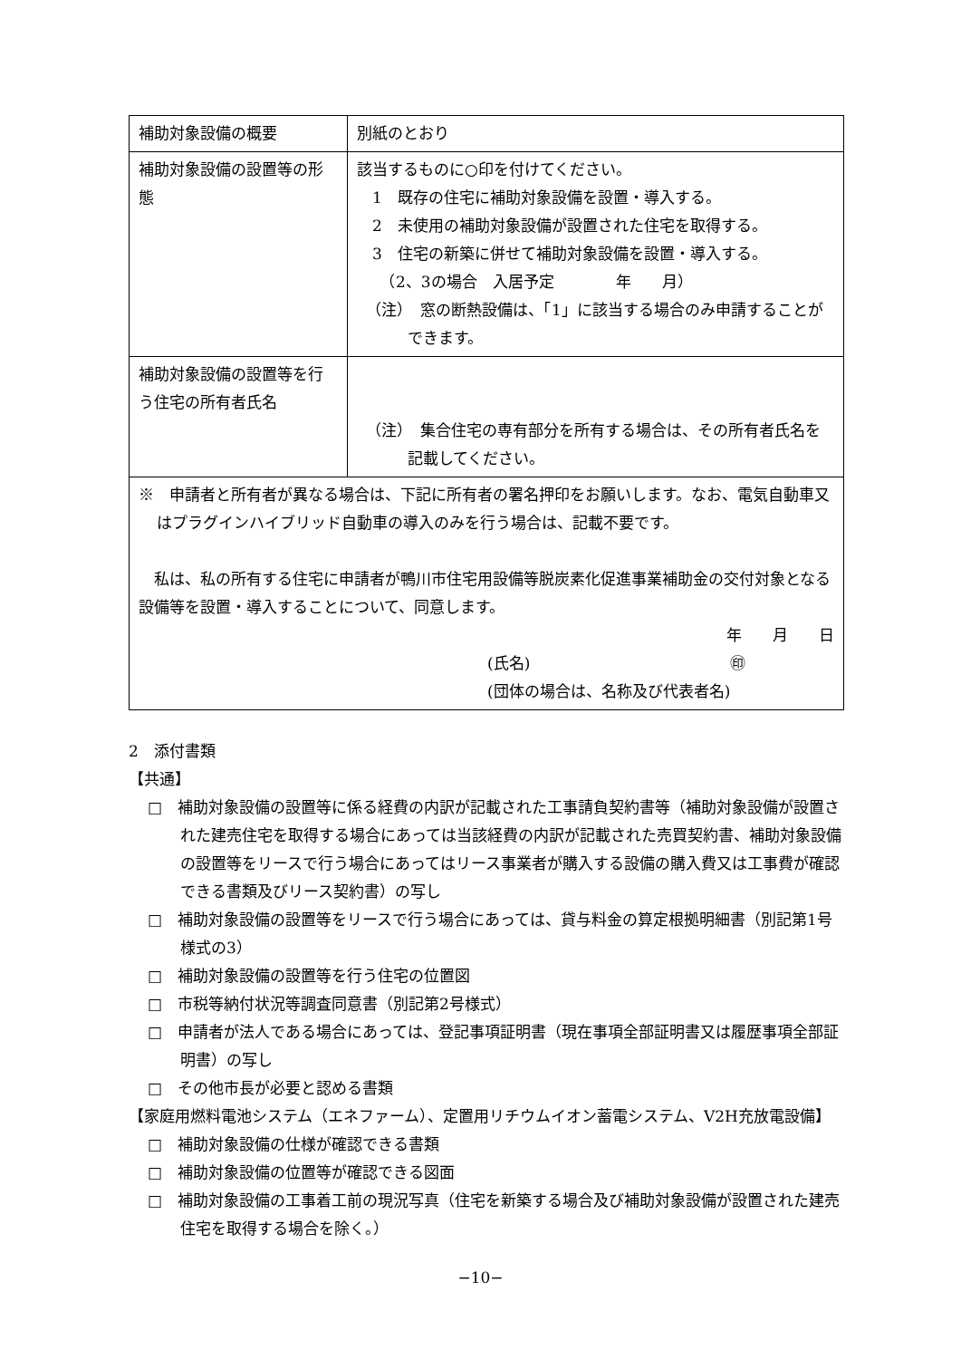| 補助対象設備の概要 | 別紙のとおり |
| 補助対象設備の設置等の形態 | 該当するものに○印を付けてください。 1 既存の住宅に補助対象設備を設置・導入する。 2 未使用の補助対象設備が設置された住宅を取得する。 3 住宅の新築に併せて補助対象設備を設置・導入する。 （2、3の場合 入居予定 年 月） （注） 窓の断熱設備は、「1」に該当する場合のみ申請することができます。 |
| 補助対象設備の設置等を行う住宅の所有者氏名 | （注） 集合住宅の専有部分を所有する場合は、その所有者氏名を記載してください。 |
| ※ 申請者と所有者が異なる場合は、下記に所有者の署名押印をお願いします。なお、電気自動車又はプラグインハイブリッド自動車の導入のみを行う場合は、記載不要です。 私は、私の所有する住宅に申請者が鴨川市住宅用設備等脱炭素化促進事業補助金の交付対象となる設備等を設置・導入することについて、同意します。 年 月 日 (氏名) ㊞ (団体の場合は、名称及び代表者名) | |
2　添付書類
【共通】
□　補助対象設備の設置等に係る経費の内訳が記載された工事請負契約書等（補助対象設備が設置された建売住宅を取得する場合にあっては当該経費の内訳が記載された売買契約書、補助対象設備の設置等をリースで行う場合にあってはリース事業者が購入する設備の購入費又は工事費が確認できる書類及びリース契約書）の写し
□　補助対象設備の設置等をリースで行う場合にあっては、貸与料金の算定根拠明細書（別記第1号様式の3）
□　補助対象設備の設置等を行う住宅の位置図
□　市税等納付状況等調査同意書（別記第2号様式）
□　申請者が法人である場合にあっては、登記事項証明書（現在事項全部証明書又は履歴事項全部証明書）の写し
□　その他市長が必要と認める書類
【家庭用燃料電池システム（エネファーム）、定置用リチウムイオン蓄電システム、V2H充放電設備】
□　補助対象設備の仕様が確認できる書類
□　補助対象設備の位置等が確認できる図面
□　補助対象設備の工事着工前の現況写真（住宅を新築する場合及び補助対象設備が設置された建売住宅を取得する場合を除く。）
−10−